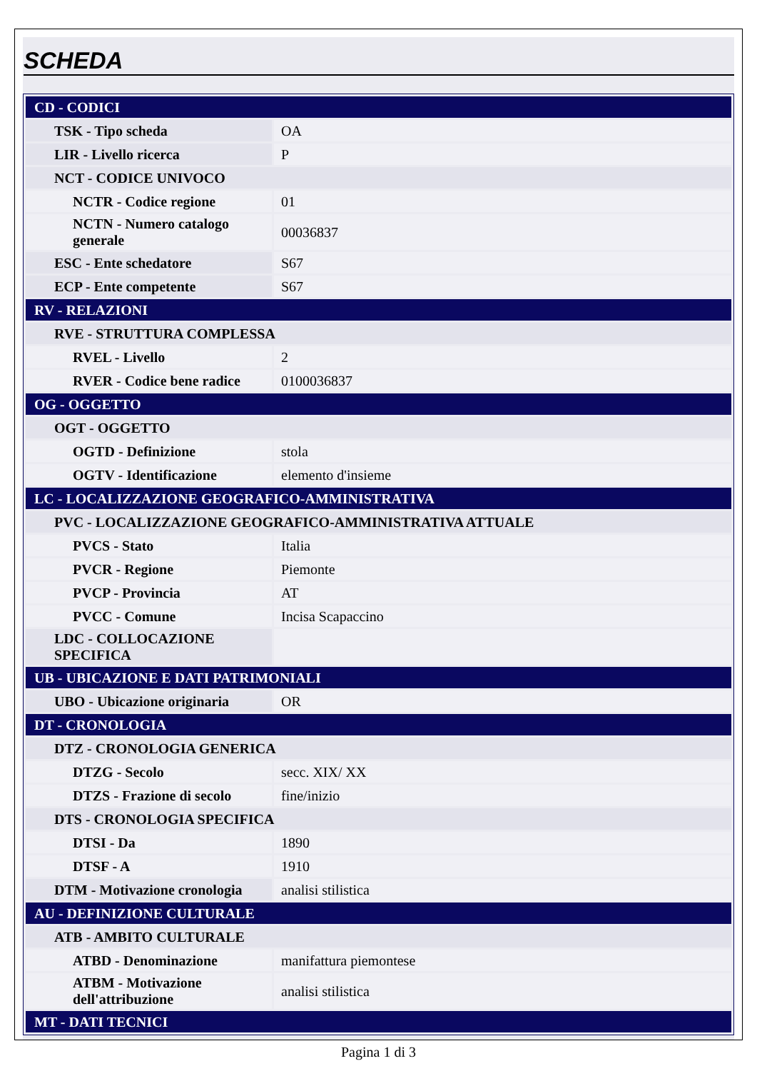SCHEDA
| CD - CODICI | |
| TSK - Tipo scheda | OA |
| LIR - Livello ricerca | P |
| NCT - CODICE UNIVOCO | |
| NCTR - Codice regione | 01 |
| NCTN - Numero catalogo generale | 00036837 |
| ESC - Ente schedatore | S67 |
| ECP - Ente competente | S67 |
| RV - RELAZIONI | |
| RVE - STRUTTURA COMPLESSA | |
| RVEL - Livello | 2 |
| RVER - Codice bene radice | 0100036837 |
| OG - OGGETTO | |
| OGT - OGGETTO | |
| OGTD - Definizione | stola |
| OGTV - Identificazione | elemento d'insieme |
| LC - LOCALIZZAZIONE GEOGRAFICO-AMMINISTRATIVA | |
| PVC - LOCALIZZAZIONE GEOGRAFICO-AMMINISTRATIVA ATTUALE | |
| PVCS - Stato | Italia |
| PVCR - Regione | Piemonte |
| PVCP - Provincia | AT |
| PVCC - Comune | Incisa Scapaccino |
| LDC - COLLOCAZIONE SPECIFICA | |
| UB - UBICAZIONE E DATI PATRIMONIALI | |
| UBO - Ubicazione originaria | OR |
| DT - CRONOLOGIA | |
| DTZ - CRONOLOGIA GENERICA | |
| DTZG - Secolo | secc. XIX/ XX |
| DTZS - Frazione di secolo | fine/inizio |
| DTS - CRONOLOGIA SPECIFICA | |
| DTSI - Da | 1890 |
| DTSF - A | 1910 |
| DTM - Motivazione cronologia | analisi stilistica |
| AU - DEFINIZIONE CULTURALE | |
| ATB - AMBITO CULTURALE | |
| ATBD - Denominazione | manifattura piemontese |
| ATBM - Motivazione dell'attribuzione | analisi stilistica |
| MT - DATI TECNICI | |
Pagina 1 di 3